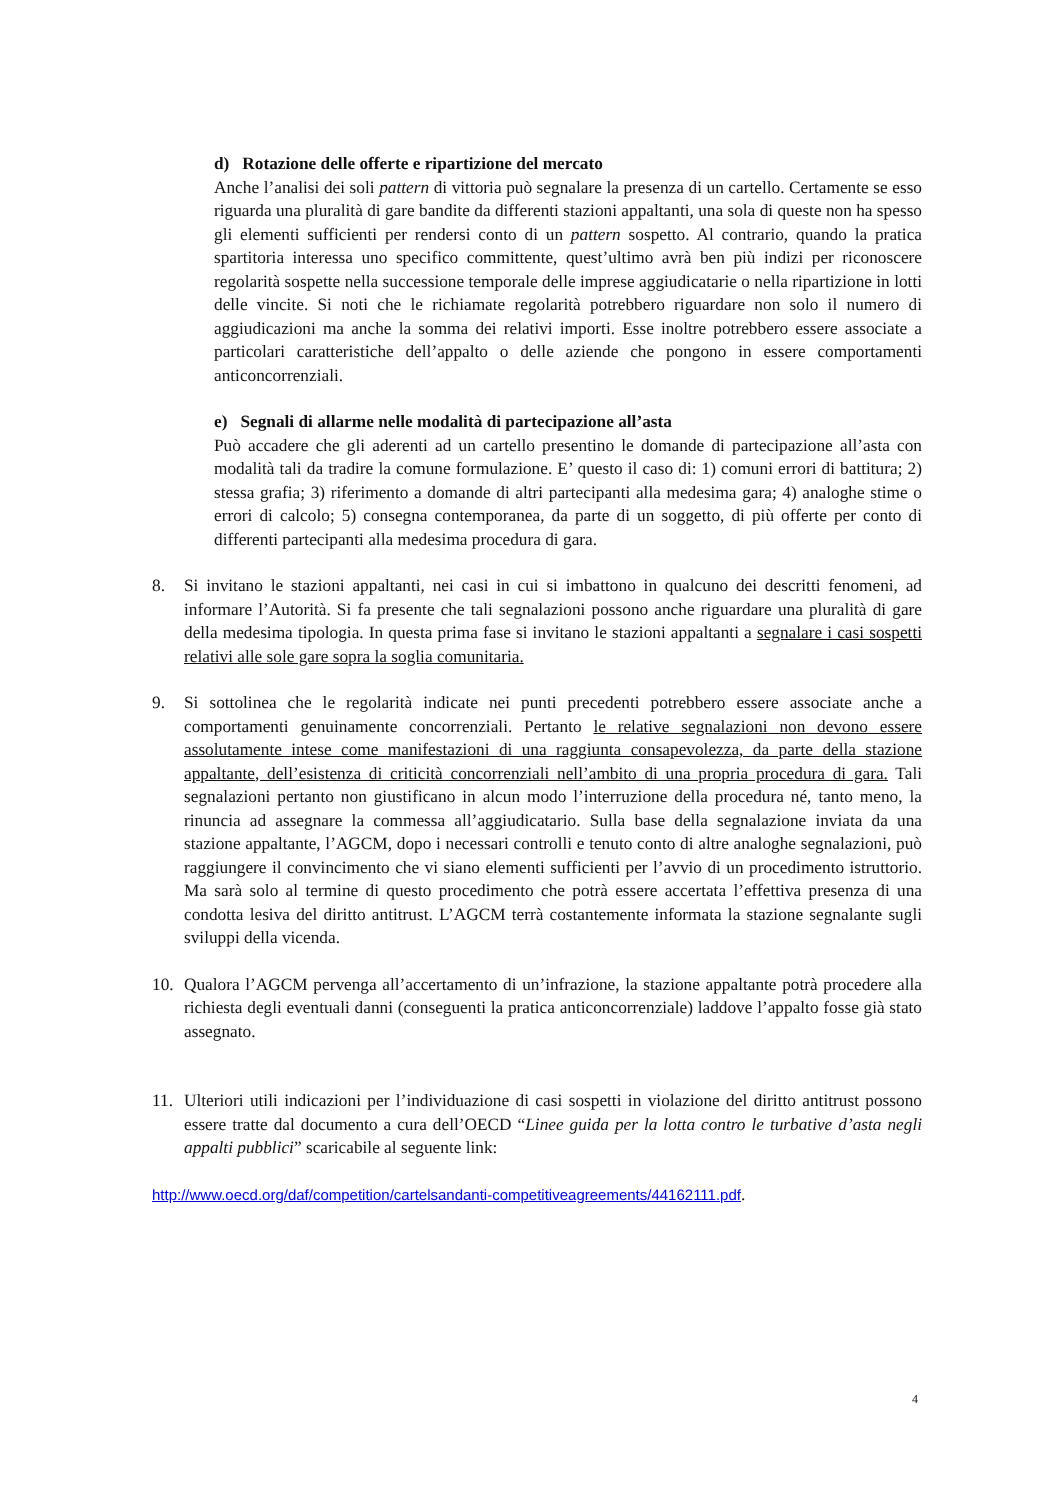d) Rotazione delle offerte e ripartizione del mercato
Anche l’analisi dei soli pattern di vittoria può segnalare la presenza di un cartello. Certamente se esso riguarda una pluralità di gare bandite da differenti stazioni appaltanti, una sola di queste non ha spesso gli elementi sufficienti per rendersi conto di un pattern sospetto. Al contrario, quando la pratica spartitoria interessa uno specifico committente, quest’ultimo avrà ben più indizi per riconoscere regolarità sospette nella successione temporale delle imprese aggiudicatarie o nella ripartizione in lotti delle vincite. Si noti che le richiamate regolarità potrebbero riguardare non solo il numero di aggiudicazioni ma anche la somma dei relativi importi. Esse inoltre potrebbero essere associate a particolari caratteristiche dell’appalto o delle aziende che pongono in essere comportamenti anticoncorrenziali.
e) Segnali di allarme nelle modalità di partecipazione all’asta
Può accadere che gli aderenti ad un cartello presentino le domande di partecipazione all’asta con modalità tali da tradire la comune formulazione. E’ questo il caso di: 1) comuni errori di battitura; 2) stessa grafia; 3) riferimento a domande di altri partecipanti alla medesima gara; 4) analoghe stime o errori di calcolo; 5) consegna contemporanea, da parte di un soggetto, di più offerte per conto di differenti partecipanti alla medesima procedura di gara.
8. Si invitano le stazioni appaltanti, nei casi in cui si imbattono in qualcuno dei descritti fenomeni, ad informare l’Autorità. Si fa presente che tali segnalazioni possono anche riguardare una pluralità di gare della medesima tipologia. In questa prima fase si invitano le stazioni appaltanti a segnalare i casi sospetti relativi alle sole gare sopra la soglia comunitaria.
9. Si sottolinea che le regolarità indicate nei punti precedenti potrebbero essere associate anche a comportamenti genuinamente concorrenziali. Pertanto le relative segnalazioni non devono essere assolutamente intese come manifestazioni di una raggiunta consapevolezza, da parte della stazione appaltante, dell’esistenza di criticità concorrenziali nell’ambito di una propria procedura di gara. Tali segnalazioni pertanto non giustificano in alcun modo l’interruzione della procedura né, tanto meno, la rinuncia ad assegnare la commessa all’aggiudicatario. Sulla base della segnalazione inviata da una stazione appaltante, l’AGCM, dopo i necessari controlli e tenuto conto di altre analoghe segnalazioni, può raggiungere il convincimento che vi siano elementi sufficienti per l’avvio di un procedimento istruttorio. Ma sarà solo al termine di questo procedimento che potrà essere accertata l’effettiva presenza di una condotta lesiva del diritto antitrust. L’AGCM terrà costantemente informata la stazione segnalante sugli sviluppi della vicenda.
10. Qualora l’AGCM pervenga all’accertamento di un’infrazione, la stazione appaltante potrà procedere alla richiesta degli eventuali danni (conseguenti la pratica anticoncorrenziale) laddove l’appalto fosse già stato assegnato.
11. Ulteriori utili indicazioni per l’individuazione di casi sospetti in violazione del diritto antitrust possono essere tratte dal documento a cura dell’OECD “Linee guida per la lotta contro le turbative d’asta negli appalti pubblici” scaricabile al seguente link:
http://www.oecd.org/daf/competition/cartelsandanti-competitiveagreements/44162111.pdf.
4